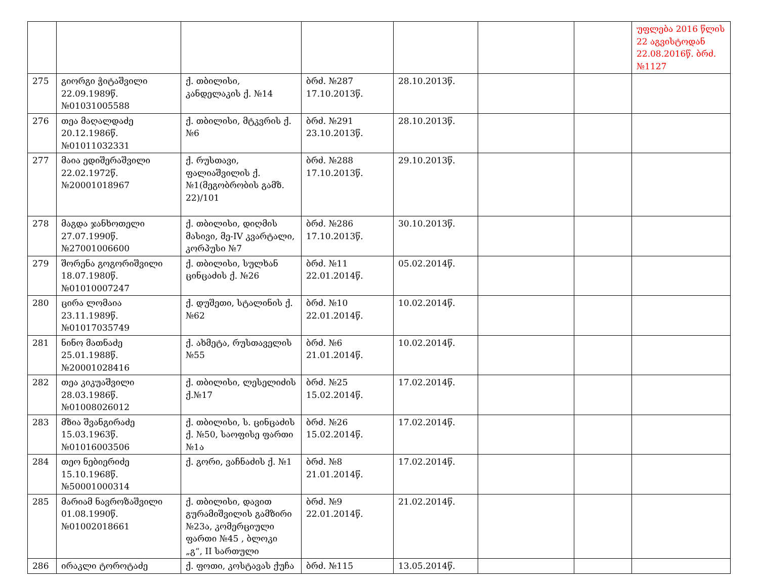| | | | | | | | უფლება 2016 წლის 22 აგვისტოდან 22.08.2016წ. ბრძ. №1127 |
| 275 | გიორგი ჭიტაშვილი 22.09.1989წ. №01031005588 | ქ. თბილისი, კანდელაკის ქ. №14 | ბრძ. №287 17.10.2013წ. | 28.10.2013წ. | | | |
| 276 | თეა მაღალდაძე 20.12.1986წ. №01011032331 | ქ. თბილისი, მტკვრის ქ. №6 | ბრძ. №291 23.10.2013წ. | 28.10.2013წ. | | | |
| 277 | მაია ედიშერაშვილი 22.02.1972წ. №20001018967 | ქ. რუსთავი, ფალიაშვილის ქ. №1(მეგობრობის გამზ. 22)/101 | ბრძ. №288 17.10.2013წ. | 29.10.2013წ. | | | |
| 278 | მაგდა ჯანხოთელი 27.07.1990წ. №27001006600 | ქ. თბილისი, დიღმის მასივი, მე-IV კვარტალი, კორპუსი №7 | ბრძ. №286 17.10.2013წ. | 30.10.2013წ. | | | |
| 279 | შორენა გოგორიშვილი 18.07.1980წ. №01010007247 | ქ. თბილისი, სულხან ცინცაძის ქ. №26 | ბრძ. №11 22.01.2014წ. | 05.02.2014წ. | | | |
| 280 | ცირა ლომაია 23.11.1989წ. №01017035749 | ქ. დუშეთი, სტალინის ქ. №62 | ბრძ. №10 22.01.2014წ. | 10.02.2014წ. | | | |
| 281 | ნინო მათნაძე 25.01.1988წ. №20001028416 | ქ. ახმეტა, რუსთაველის №55 | ბრძ. №6 21.01.2014წ. | 10.02.2014წ. | | | |
| 282 | თეა კიკუაშვილი 28.03.1986წ. №01008026012 | ქ. თბილისი, ლესელიძის ქ.№17 | ბრძ. №25 15.02.2014წ. | 17.02.2014წ. | | | |
| 283 | მზია შვანგირაძე 15.03.1963წ. №01016003506 | ქ. თბილისი, ს. ცინცაძის ქ. №50, საოფისე ფართი №1ა | ბრძ. №26 15.02.2014წ. | 17.02.2014წ. | | | |
| 284 | თეო ნებიერიძე 15.10.1968წ. №50001000314 | ქ. გორი, ვაჩნაძის ქ. №1 | ბრძ. №8 21.01.2014წ. | 17.02.2014წ. | | | |
| 285 | მარიამ ნავროზაშვილი 01.08.1990წ. №01002018661 | ქ. თბილისი, დავით გურამიშვილის გამზირი №23ა, კომერციული ფართი №45 , ბლოკი „გ“, II სართული | ბრძ. №9 22.01.2014წ. | 21.02.2014წ. | | | |
| 286 | ირაკლი ტოროტაძე | ქ. ფოთი, კოსტავას ქუჩა | ბრძ. №115 | 13.05.2014წ. | | | |